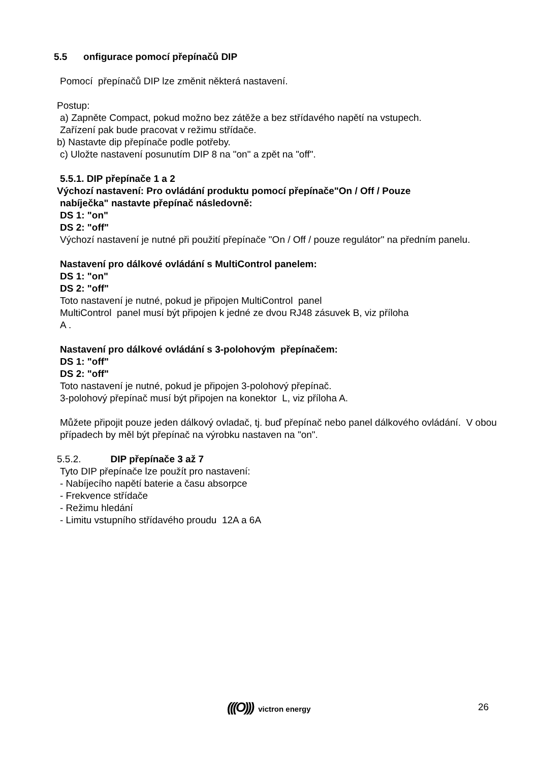5.5 onfigurace pomocí přepínačů DIP
Pomocí přepínačů DIP lze změnit některá nastavení.
Postup:
a) Zapněte Compact, pokud možno bez zátěže a bez střídavého napětí na vstupech.
Zařízení pak bude pracovat v režimu střídače.
b) Nastavte dip přepínače podle potřeby.
c) Uložte nastavení posunutím DIP 8 na "on" a zpět na "off".
5.5.1. DIP přepínače 1 a 2
Výchozí nastavení: Pro ovládání produktu pomocí přepínače"On / Off / Pouze
nabíječka" nastavte přepínač následovně:
DS 1: "on"
DS 2: "off"
Výchozí nastavení je nutné při použití přepínače "On / Off / pouze regulátor" na předním panelu.
Nastavení pro dálkové ovládání s MultiControl panelem:
DS 1: "on"
DS 2: "off"
Toto nastavení je nutné, pokud je připojen MultiControl panel
MultiControl panel musí být připojen k jedné ze dvou RJ48 zásuvek B, viz příloha
A .
Nastavení pro dálkové ovládání s 3-polohovým přepínačem:
DS 1: "off"
DS 2: "off"
Toto nastavení je nutné, pokud je připojen 3-polohový přepínač.
3-polohový přepínač musí být připojen na konektor L, viz příloha A.
Můžete připojit pouze jeden dálkový ovladač, tj. buď přepínač nebo panel dálkového ovládání. V obou případech by měl být přepínač na výrobku nastaven na "on".
5.5.2. DIP přepínače 3 až 7
Tyto DIP přepínače lze použít pro nastavení:
- Nabíjecího napětí baterie a času absorpce
- Frekvence střídače
- Režimu hledání
- Limitu vstupního střídavého proudu 12A a 6A
(((O))) victron energy 26